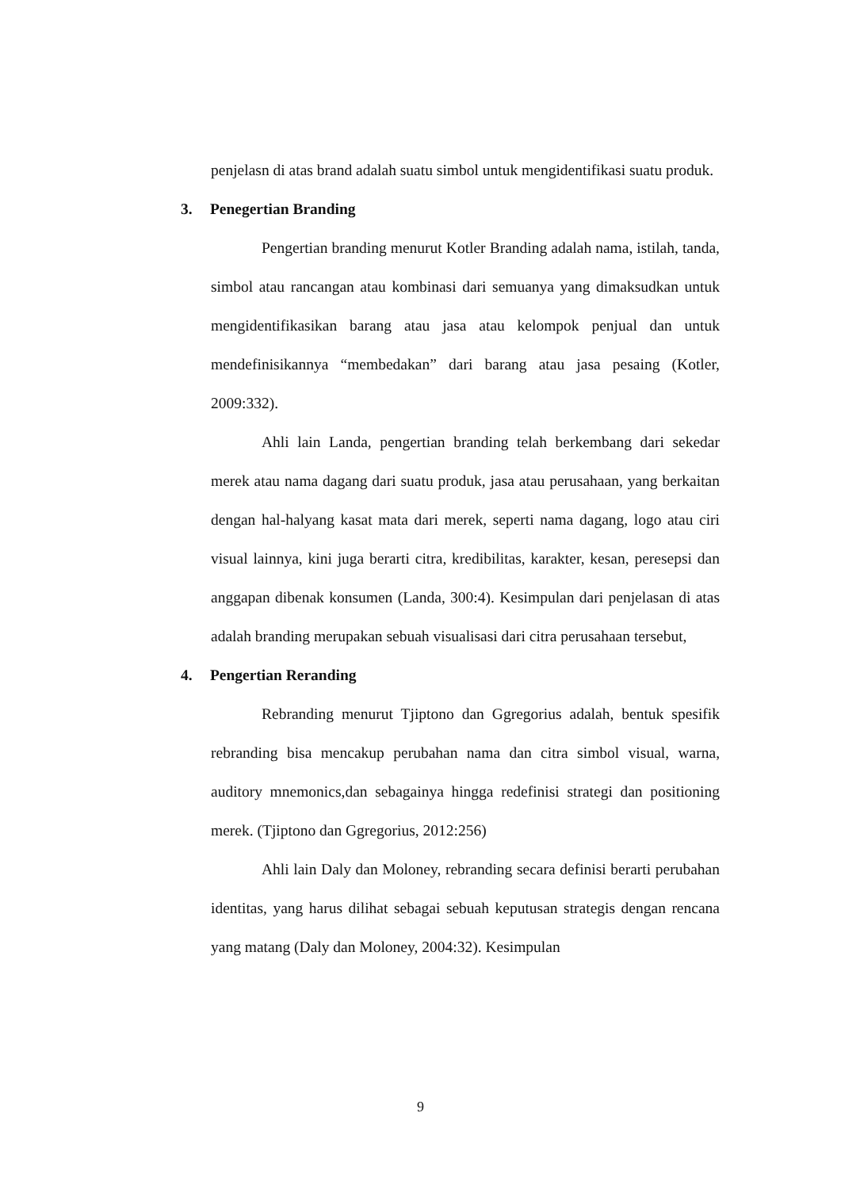penjelasn di atas brand adalah suatu simbol untuk mengidentifikasi suatu produk.
3. Penegertian Branding
Pengertian branding menurut Kotler Branding adalah nama, istilah, tanda, simbol atau rancangan atau kombinasi dari semuanya yang dimaksudkan untuk mengidentifikasikan barang atau jasa atau kelompok penjual dan untuk mendefinisikannya “membedakan” dari barang atau jasa pesaing (Kotler, 2009:332).
Ahli lain Landa, pengertian branding telah berkembang dari sekedar merek atau nama dagang dari suatu produk, jasa atau perusahaan, yang berkaitan dengan hal-halyang kasat mata dari merek, seperti nama dagang, logo atau ciri visual lainnya, kini juga berarti citra, kredibilitas, karakter, kesan, peresepsi dan anggapan dibenak konsumen (Landa, 300:4). Kesimpulan dari penjelasan di atas adalah branding merupakan sebuah visualisasi dari citra perusahaan tersebut,
4. Pengertian Reranding
Rebranding menurut Tjiptono dan Ggregorius adalah, bentuk spesifik rebranding bisa mencakup perubahan nama dan citra simbol visual, warna, auditory mnemonics,dan sebagainya hingga redefinisi strategi dan positioning merek. (Tjiptono dan Ggregorius, 2012:256)
Ahli lain Daly dan Moloney, rebranding secara definisi berarti perubahan identitas, yang harus dilihat sebagai sebuah keputusan strategis dengan rencana yang matang (Daly dan Moloney, 2004:32). Kesimpulan
9